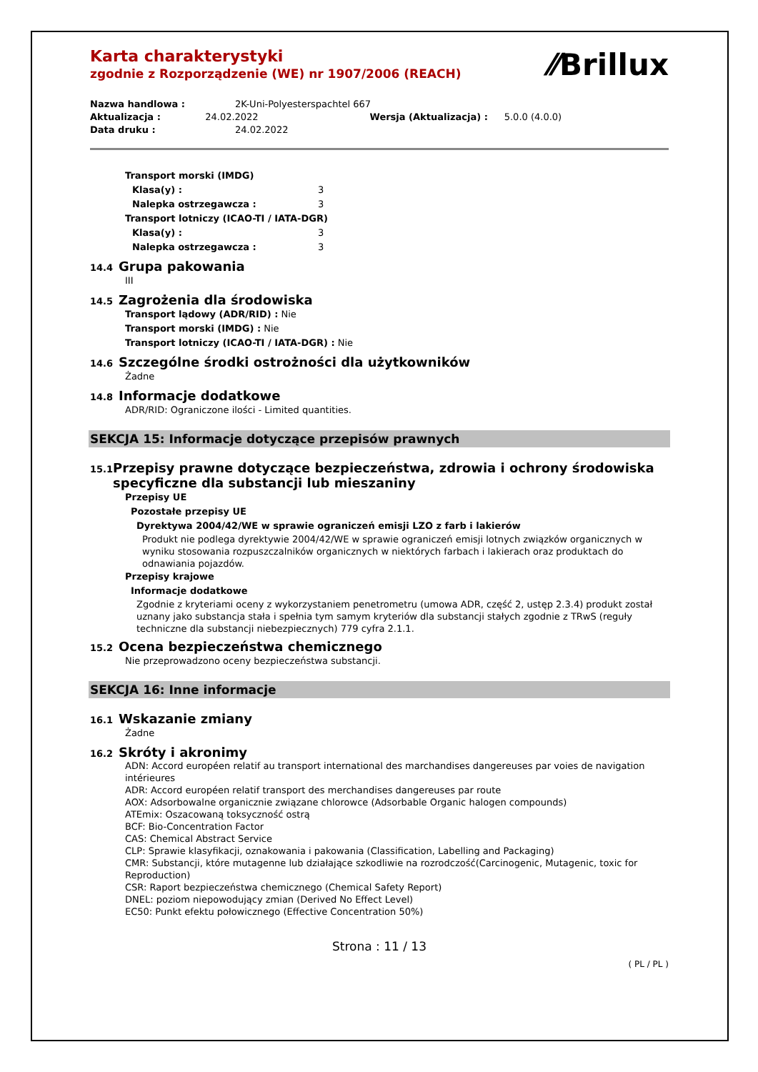Karta charakterystyki
zgodnie z Rozporządzenie (WE) nr 1907/2006 (REACH)
⁄⁄Brillux
Nazwa handlowa : 2K-Uni-Polyesterspachtel 667
Aktualizacja : 24.02.2022 Wersja (Aktualizacja) : 5.0.0 (4.0.0)
Data druku : 24.02.2022
Transport morski (IMDG)
Klasa(y) : 3
Nalepka ostrzegawcza : 3
Transport lotniczy (ICAO-TI / IATA-DGR)
Klasa(y) : 3
Nalepka ostrzegawcza : 3
14.4 Grupa pakowania
III
14.5 Zagrożenia dla środowiska
Transport lądowy (ADR/RID) : Nie
Transport morski (IMDG) : Nie
Transport lotniczy (ICAO-TI / IATA-DGR) : Nie
14.6 Szczególne środki ostrożności dla użytkowników
Żadne
14.8 Informacje dodatkowe
ADR/RID: Ograniczone ilości - Limited quantities.
SEKCJA 15: Informacje dotyczące przepisów prawnych
15.1 Przepisy prawne dotyczące bezpieczeństwa, zdrowia i ochrony środowiska specyficzne dla substancji lub mieszaniny
Przepisy UE
Pozostałe przepisy UE
Dyrektywa 2004/42/WE w sprawie ograniczeń emisji LZO z farb i lakierów
Produkt nie podlega dyrektywie 2004/42/WE w sprawie ograniczeń emisji lotnych związków organicznych w wyniku stosowania rozpuszczalników organicznych w niektórych farbach i lakierach oraz produktach do odnawiania pojazdów.
Przepisy krajowe
Informacje dodatkowe
Zgodnie z kryteriami oceny z wykorzystaniem penetrometru (umowa ADR, część 2, ustęp 2.3.4) produkt został uznany jako substancja stała i spełnia tym samym kryteriów dla substancji stałych zgodnie z TRwS (reguły techniczne dla substancji niebezpiecznych) 779 cyfra 2.1.1.
15.2 Ocena bezpieczeństwa chemicznego
Nie przeprowadzono oceny bezpieczeństwa substancji.
SEKCJA 16: Inne informacje
16.1 Wskazanie zmiany
Żadne
16.2 Skróty i akronimy
ADN: Accord européen relatif au transport international des marchandises dangereuses par voies de navigation intérieures
ADR: Accord européen relatif transport des merchandises dangereuses par route
AOX: Adsorbowalne organicznie związane chlorowce (Adsorbable Organic halogen compounds)
ATEmix: Oszacowaną toksyczność ostrą
BCF: Bio-Concentration Factor
CAS: Chemical Abstract Service
CLP: Sprawie klasyfikacji, oznakowania i pakowania (Classification, Labelling and Packaging)
CMR: Substancji, które mutagenne lub działające szkodliwie na rozrodczość(Carcinogenic, Mutagenic, toxic for Reproduction)
CSR: Raport bezpieczeństwa chemicznego (Chemical Safety Report)
DNEL: poziom niepowodujący zmian (Derived No Effect Level)
EC50: Punkt efektu połowicznego (Effective Concentration 50%)
Strona : 11 / 13
( PL / PL )